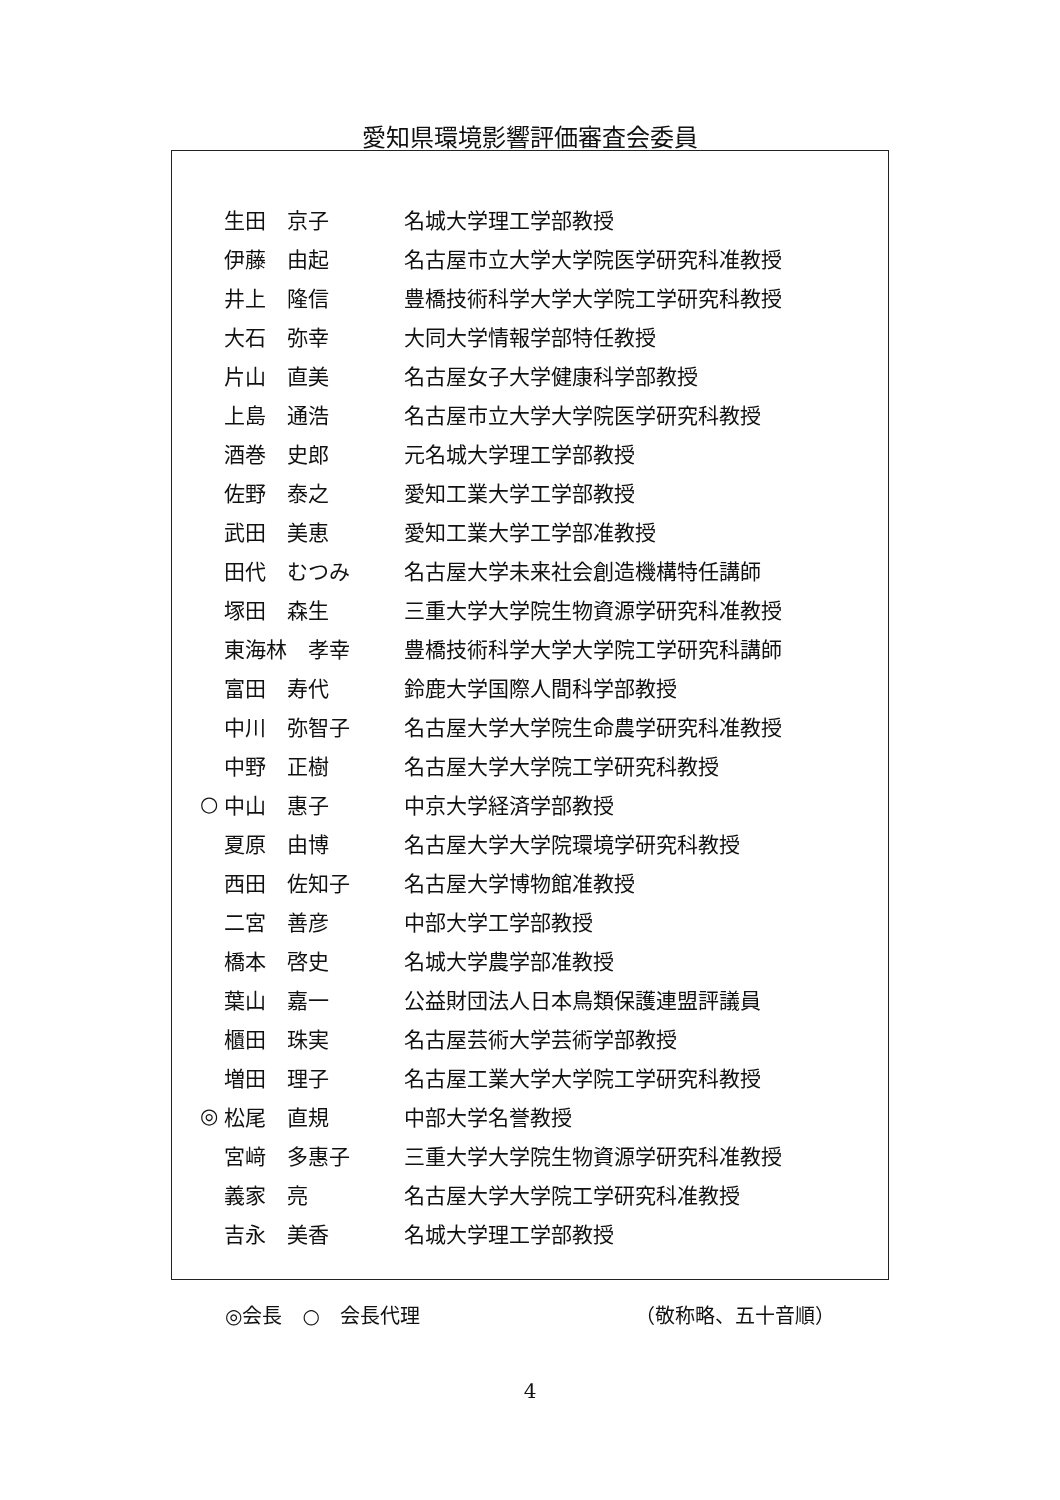愛知県環境影響評価審査会委員
| | 生田 京子 | 名城大学理工学部教授 |
| | 伊藤 由起 | 名古屋市立大学大学院医学研究科准教授 |
| | 井上 隆信 | 豊橋技術科学大学大学院工学研究科教授 |
| | 大石 弥幸 | 大同大学情報学部特任教授 |
| | 片山 直美 | 名古屋女子大学健康科学部教授 |
| | 上島 通浩 | 名古屋市立大学大学院医学研究科教授 |
| | 酒巻 史郎 | 元名城大学理工学部教授 |
| | 佐野 泰之 | 愛知工業大学工学部教授 |
| | 武田 美恵 | 愛知工業大学工学部准教授 |
| | 田代 むつみ | 名古屋大学未来社会創造機構特任講師 |
| | 塚田 森生 | 三重大学大学院生物資源学研究科准教授 |
| | 東海林 孝幸 | 豊橋技術科学大学大学院工学研究科講師 |
| | 富田 寿代 | 鈴鹿大学国際人間科学部教授 |
| | 中川 弥智子 | 名古屋大学大学院生命農学研究科准教授 |
| | 中野 正樹 | 名古屋大学大学院工学研究科教授 |
| ○ | 中山 惠子 | 中京大学経済学部教授 |
| | 夏原 由博 | 名古屋大学大学院環境学研究科教授 |
| | 西田 佐知子 | 名古屋大学博物館准教授 |
| | 二宮 善彦 | 中部大学工学部教授 |
| | 橋本 啓史 | 名城大学農学部准教授 |
| | 葉山 嘉一 | 公益財団法人日本鳥類保護連盟評議員 |
| | 櫃田 珠実 | 名古屋芸術大学芸術学部教授 |
| | 増田 理子 | 名古屋工業大学大学院工学研究科教授 |
| ◎ | 松尾 直規 | 中部大学名誉教授 |
| | 宮﨑 多惠子 | 三重大学大学院生物資源学研究科准教授 |
| | 義家 亮 | 名古屋大学大学院工学研究科准教授 |
| | 吉永 美香 | 名城大学理工学部教授 |
◎会長　○　会長代理 （敬称略、五十音順）
4